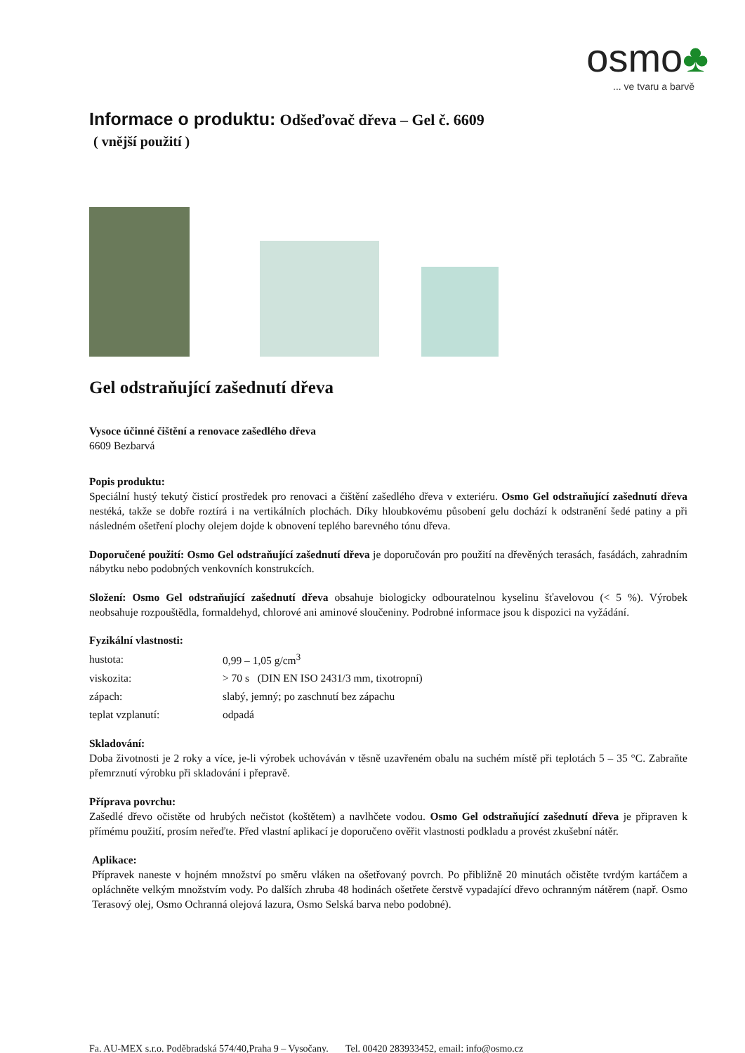osmo♣
... ve tvaru a barvě
Informace o produktu: Odšeďovač dřeva – Gel č. 6609
( vnější použití )
Gel odstraňující zašednutí dřeva
Vysoce účinné čištění a renovace zašedlého dřeva
6609 Bezbarvá
Popis produktu:
Speciální hustý tekutý čisticí prostředek pro renovaci a čištění zašedlého dřeva v exteriéru. Osmo Gel odstraňující zašednutí dřeva nestéká, takže se dobře roztírá i na vertikálních plochách. Díky hloubkovému působení gelu dochází k odstranění šedé patiny a při následném ošetření plochy olejem dojde k obnovení teplého barevného tónu dřeva.
Doporučené použití: Osmo Gel odstraňující zašednutí dřeva je doporučován pro použití na dřevěných terasách, fasádách, zahradním nábytku nebo podobných venkovních konstrukcích.
Složení: Osmo Gel odstraňující zašednutí dřeva obsahuje biologicky odbouratelnou kyselinu šťavelovou (< 5 %). Výrobek neobsahuje rozpouštědla, formaldehyd, chlorové ani aminové sloučeniny. Podrobné informace jsou k dispozici na vyžádání.
Fyzikální vlastnosti:
| hustota: | 0,99 – 1,05 g/cm<sup>3</sup> |
| viskozita: | > 70 s (DIN EN ISO 2431/3 mm, tixotropní) |
| zápach: | slabý, jemný; po zaschnutí bez zápachu |
| teplat vzplanutí: | odpadá |
Skladování:
Doba životnosti je 2 roky a více, je-li výrobek uchováván v těsně uzavřeném obalu na suchém místě při teplotách 5 – 35 °C. Zabraňte přemrznutí výrobku při skladování i přepravě.
Příprava povrchu:
Zašedlé dřevo očistěte od hrubých nečistot (koštětem) a navlhčete vodou. Osmo Gel odstraňující zašednutí dřeva je připraven k přímému použití, prosím neřeďte. Před vlastní aplikací je doporučeno ověřit vlastnosti podkladu a provést zkušební nátěr.
Aplikace:
Přípravek naneste v hojném množství po směru vláken na ošetřovaný povrch. Po přibližně 20 minutách očistěte tvrdým kartáčem a opláchněte velkým množstvím vody. Po dalších zhruba 48 hodinách ošetřete čerstvě vypadající dřevo ochranným nátěrem (např. Osmo Terasový olej, Osmo Ochranná olejová lazura, Osmo Selská barva nebo podobné).
Fa. AU-MEX s.r.o. Poděbradská 574/40,Praha 9 – Vysočany. Tel. 00420 283933452, email: info@osmo.cz